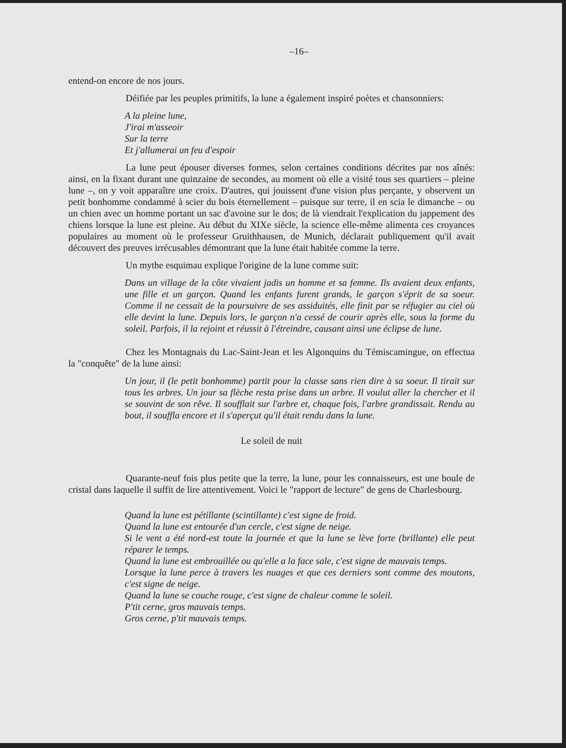–16–
entend-on encore de nos jours.
Déifiée par les peuples primitifs, la lune a également inspiré poètes et chansonniers:
A la pleine lune,
J'irai m'asseoir
Sur la terre
Et j'allumerai un feu d'espoir
La lune peut épouser diverses formes, selon certaines conditions décrites par nos aînés: ainsi, en la fixant durant une quinzaine de secondes, au moment où elle a visité tous ses quartiers – pleine lune –, on y voit apparaître une croix. D'autres, qui jouissent d'une vision plus perçante, y observent un petit bonhomme condammé à scier du bois éternellement – puisque sur terre, il en scia le dimanche – ou un chien avec un homme portant un sac d'avoine sur le dos; de là viendrait l'explication du jappement des chiens lorsque la lune est pleine. Au début du XIXe siècle, la science elle-même alimenta ces croyances populaires au moment où le professeur Gruithhausen, de Munich, déclarait publiquement qu'il avait découvert des preuves irrécusables démontrant que la lune était habitée comme la terre.
Un mythe esquimau explique l'origine de la lune comme suit:
Dans un village de la côte vivaient jadis un homme et sa femme. Ils avaient deux enfants, une fille et un garçon. Quand les enfants furent grands, le garçon s'éprit de sa soeur. Comme il ne cessait de la poursuivre de ses assiduités, elle finit par se réfugier au ciel où elle devint la lune. Depuis lors, le garçon n'a cessé de courir après elle, sous la forme du soleil. Parfois, il la rejoint et réussit à l'étreindre, causant ainsi une éclipse de lune.
Chez les Montagnais du Lac-Saint-Jean et les Algonquins du Témiscamingue, on effectua la "conquête" de la lune ainsi:
Un jour, il (le petit bonhomme) partit pour la classe sans rien dire à sa soeur. Il tirait sur tous les arbres. Un jour sa flèche resta prise dans un arbre. Il voulut aller la chercher et il se souvint de son rêve. Il soufflait sur l'arbre et, chaque fois, l'arbre grandissait. Rendu au bout, il souffla encore et il s'aperçut qu'il était rendu dans la lune.
Le soleil de nuit
Quarante-neuf fois plus petite que la terre, la lune, pour les connaisseurs, est une boule de cristal dans laquelle il suffit de lire attentivement. Voici le "rapport de lecture" de gens de Charlesbourg.
Quand la lune est pétillante (scintillante) c'est signe de froid.
Quand la lune est entourée d'un cercle, c'est signe de neige.
Si le vent a été nord-est toute la journée et que la lune se lève forte (brillante) elle peut réparer le temps.
Quand la lune est embrouillée ou qu'elle a la face sale, c'est signe de mauvais temps.
Lorsque la lune perce à travers les nuages et que ces derniers sont comme des moutons, c'est signe de neige.
Quand la lune se couche rouge, c'est signe de chaleur comme le soleil.
P'tit cerne, gros mauvais temps.
Gros cerne, p'tit mauvais temps.